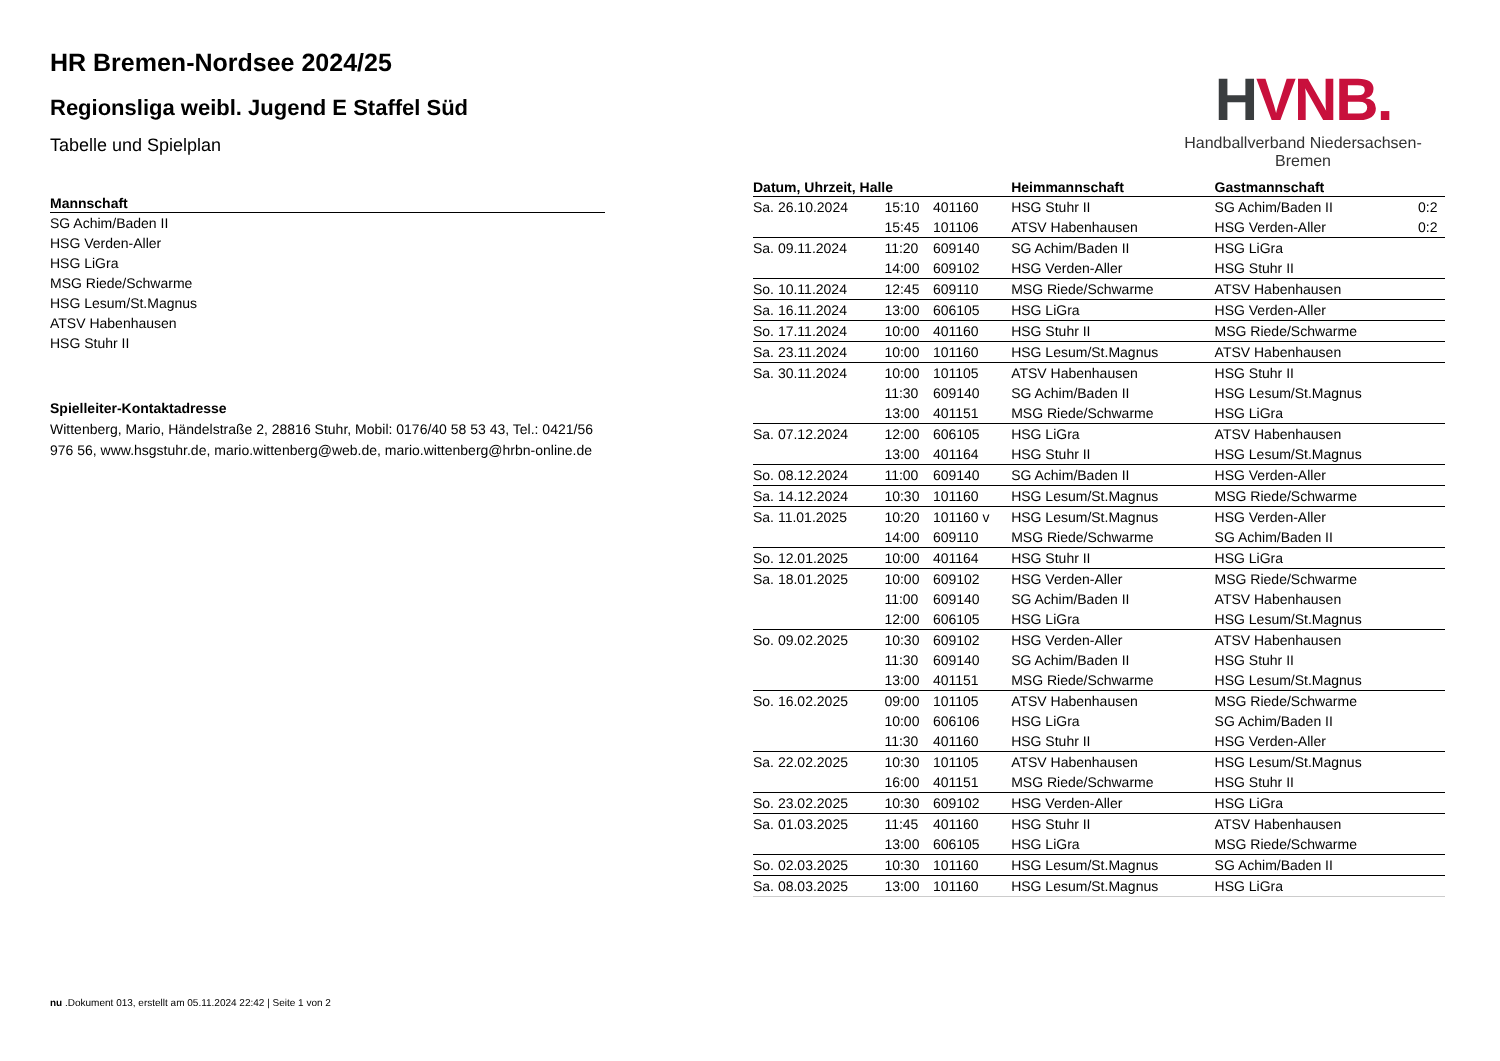HR Bremen-Nordsee 2024/25
Regionsliga weibl. Jugend E Staffel Süd
Tabelle und Spielplan
| Mannschaft |
| --- |
| SG Achim/Baden II |
| HSG Verden-Aller |
| HSG LiGra |
| MSG Riede/Schwarme |
| HSG Lesum/St.Magnus |
| ATSV Habenhausen |
| HSG Stuhr II |
Spielleiter-Kontaktadresse
Wittenberg, Mario, Händelstraße 2, 28816 Stuhr, Mobil: 0176/40 58 53 43, Tel.: 0421/56 976 56, www.hsgstuhr.de, mario.wittenberg@web.de, mario.wittenberg@hrbn-online.de
HVNB.
Handballverband Niedersachsen-Bremen
| Datum, Uhrzeit, Halle | | | Heimmannschaft | Gastmannschaft | |
| --- | --- | --- | --- | --- | --- |
| Sa. 26.10.2024 | 15:10 | 401160 | HSG Stuhr II | SG Achim/Baden II | 0:2 |
| | 15:45 | 101106 | ATSV Habenhausen | HSG Verden-Aller | 0:2 |
| Sa. 09.11.2024 | 11:20 | 609140 | SG Achim/Baden II | HSG LiGra | |
| | 14:00 | 609102 | HSG Verden-Aller | HSG Stuhr II | |
| So. 10.11.2024 | 12:45 | 609110 | MSG Riede/Schwarme | ATSV Habenhausen | |
| Sa. 16.11.2024 | 13:00 | 606105 | HSG LiGra | HSG Verden-Aller | |
| So. 17.11.2024 | 10:00 | 401160 | HSG Stuhr II | MSG Riede/Schwarme | |
| Sa. 23.11.2024 | 10:00 | 101160 | HSG Lesum/St.Magnus | ATSV Habenhausen | |
| Sa. 30.11.2024 | 10:00 | 101105 | ATSV Habenhausen | HSG Stuhr II | |
| | 11:30 | 609140 | SG Achim/Baden II | HSG Lesum/St.Magnus | |
| | 13:00 | 401151 | MSG Riede/Schwarme | HSG LiGra | |
| Sa. 07.12.2024 | 12:00 | 606105 | HSG LiGra | ATSV Habenhausen | |
| | 13:00 | 401164 | HSG Stuhr II | HSG Lesum/St.Magnus | |
| So. 08.12.2024 | 11:00 | 609140 | SG Achim/Baden II | HSG Verden-Aller | |
| Sa. 14.12.2024 | 10:30 | 101160 | HSG Lesum/St.Magnus | MSG Riede/Schwarme | |
| Sa. 11.01.2025 | 10:20 | 101160 v | HSG Lesum/St.Magnus | HSG Verden-Aller | |
| | 14:00 | 609110 | MSG Riede/Schwarme | SG Achim/Baden II | |
| So. 12.01.2025 | 10:00 | 401164 | HSG Stuhr II | HSG LiGra | |
| Sa. 18.01.2025 | 10:00 | 609102 | HSG Verden-Aller | MSG Riede/Schwarme | |
| | 11:00 | 609140 | SG Achim/Baden II | ATSV Habenhausen | |
| | 12:00 | 606105 | HSG LiGra | HSG Lesum/St.Magnus | |
| So. 09.02.2025 | 10:30 | 609102 | HSG Verden-Aller | ATSV Habenhausen | |
| | 11:30 | 609140 | SG Achim/Baden II | HSG Stuhr II | |
| | 13:00 | 401151 | MSG Riede/Schwarme | HSG Lesum/St.Magnus | |
| So. 16.02.2025 | 09:00 | 101105 | ATSV Habenhausen | MSG Riede/Schwarme | |
| | 10:00 | 606106 | HSG LiGra | SG Achim/Baden II | |
| | 11:30 | 401160 | HSG Stuhr II | HSG Verden-Aller | |
| Sa. 22.02.2025 | 10:30 | 101105 | ATSV Habenhausen | HSG Lesum/St.Magnus | |
| | 16:00 | 401151 | MSG Riede/Schwarme | HSG Stuhr II | |
| So. 23.02.2025 | 10:30 | 609102 | HSG Verden-Aller | HSG LiGra | |
| Sa. 01.03.2025 | 11:45 | 401160 | HSG Stuhr II | ATSV Habenhausen | |
| | 13:00 | 606105 | HSG LiGra | MSG Riede/Schwarme | |
| So. 02.03.2025 | 10:30 | 101160 | HSG Lesum/St.Magnus | SG Achim/Baden II | |
| Sa. 08.03.2025 | 13:00 | 101160 | HSG Lesum/St.Magnus | HSG LiGra | |
nu .Dokument 013, erstellt am 05.11.2024 22:42 | Seite 1 von 2